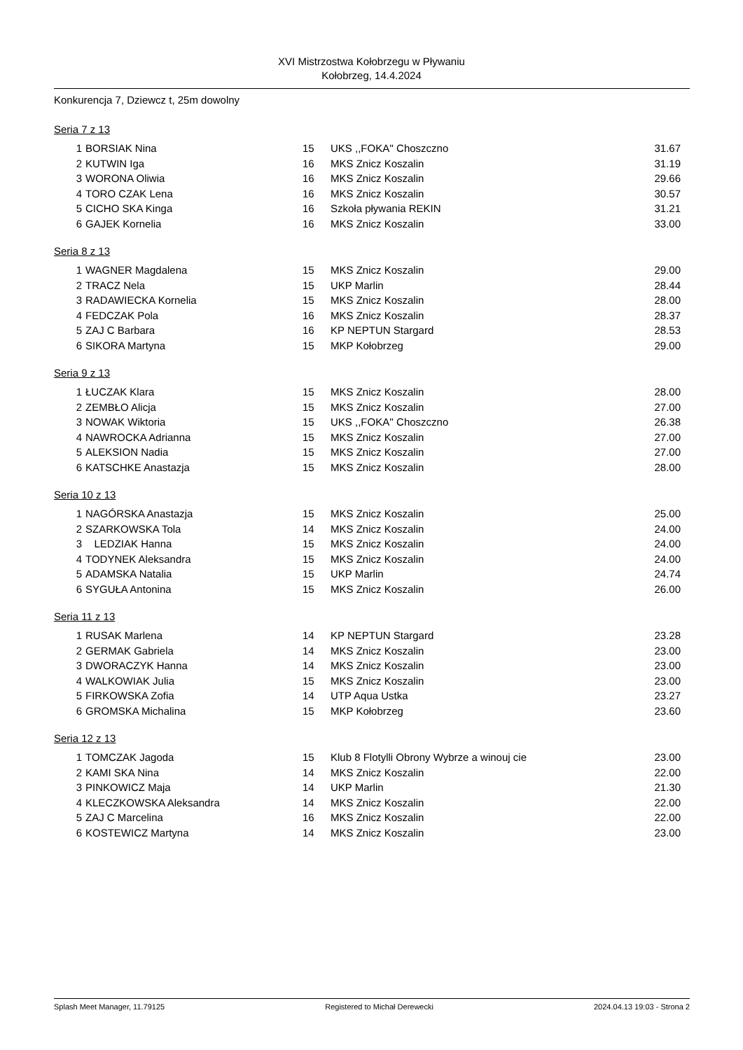XVI Mistrzostwa Kołobrzegu w Pływaniu
Kołobrzeg, 14.4.2024
Konkurencja 7, Dziewcz t, 25m dowolny
Seria 7 z 13
| 1 | BORSIAK Nina | 15 | UKS ,,FOKA'' Choszczno | 31.67 |
| 2 | KUTWIN Iga | 16 | MKS Znicz Koszalin | 31.19 |
| 3 | WORONA Oliwia | 16 | MKS Znicz Koszalin | 29.66 |
| 4 | TORO CZAK Lena | 16 | MKS Znicz Koszalin | 30.57 |
| 5 | CICHO SKA Kinga | 16 | Szkoła pływania REKIN | 31.21 |
| 6 | GAJEK Kornelia | 16 | MKS Znicz Koszalin | 33.00 |
Seria 8 z 13
| 1 | WAGNER Magdalena | 15 | MKS Znicz Koszalin | 29.00 |
| 2 | TRACZ Nela | 15 | UKP Marlin | 28.44 |
| 3 | RADAWIECKA Kornelia | 15 | MKS Znicz Koszalin | 28.00 |
| 4 | FEDCZAK Pola | 16 | MKS Znicz Koszalin | 28.37 |
| 5 | ZAJ C Barbara | 16 | KP NEPTUN Stargard | 28.53 |
| 6 | SIKORA Martyna | 15 | MKP Kołobrzeg | 29.00 |
Seria 9 z 13
| 1 | ŁUCZAK Klara | 15 | MKS Znicz Koszalin | 28.00 |
| 2 | ZEMBŁO Alicja | 15 | MKS Znicz Koszalin | 27.00 |
| 3 | NOWAK Wiktoria | 15 | UKS ,,FOKA'' Choszczno | 26.38 |
| 4 | NAWROCKA Adrianna | 15 | MKS Znicz Koszalin | 27.00 |
| 5 | ALEKSION Nadia | 15 | MKS Znicz Koszalin | 27.00 |
| 6 | KATSCHKE Anastazja | 15 | MKS Znicz Koszalin | 28.00 |
Seria 10 z 13
| 1 | NAGÓRSKA Anastazja | 15 | MKS Znicz Koszalin | 25.00 |
| 2 | SZARKOWSKA Tola | 14 | MKS Znicz Koszalin | 24.00 |
| 3 | LEDZIAK Hanna | 15 | MKS Znicz Koszalin | 24.00 |
| 4 | TODYNEK Aleksandra | 15 | MKS Znicz Koszalin | 24.00 |
| 5 | ADAMSKA Natalia | 15 | UKP Marlin | 24.74 |
| 6 | SYGUŁA Antonina | 15 | MKS Znicz Koszalin | 26.00 |
Seria 11 z 13
| 1 | RUSAK Marlena | 14 | KP NEPTUN Stargard | 23.28 |
| 2 | GERMAK Gabriela | 14 | MKS Znicz Koszalin | 23.00 |
| 3 | DWORACZYK Hanna | 14 | MKS Znicz Koszalin | 23.00 |
| 4 | WALKOWIAK Julia | 15 | MKS Znicz Koszalin | 23.00 |
| 5 | FIRKOWSKA Zofia | 14 | UTP Aqua Ustka | 23.27 |
| 6 | GROMSKA Michalina | 15 | MKP Kołobrzeg | 23.60 |
Seria 12 z 13
| 1 | TOMCZAK Jagoda | 15 | Klub 8 Flotylli Obrony Wybrze a winouj cie | 23.00 |
| 2 | KAMI SKA Nina | 14 | MKS Znicz Koszalin | 22.00 |
| 3 | PINKOWICZ Maja | 14 | UKP Marlin | 21.30 |
| 4 | KLECZKOWSKA Aleksandra | 14 | MKS Znicz Koszalin | 22.00 |
| 5 | ZAJ C Marcelina | 16 | MKS Znicz Koszalin | 22.00 |
| 6 | KOSTEWICZ Martyna | 14 | MKS Znicz Koszalin | 23.00 |
Splash Meet Manager, 11.79125 Registered to Michał Derewecki 2024.04.13 19:03 - Strona 2